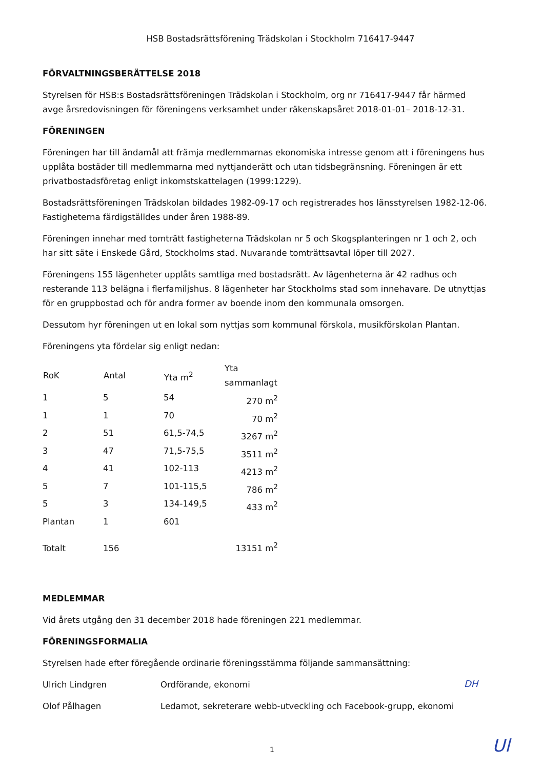HSB Bostadsrättsförening Trädskolan i Stockholm 716417-9447
FÖRVALTNINGSBERÄTTELSE 2018
Styrelsen för HSB:s Bostadsrättsföreningen Trädskolan i Stockholm, org nr 716417-9447 får härmed avge årsredovisningen för föreningens verksamhet under räkenskapsåret 2018-01-01– 2018-12-31.
FÖRENINGEN
Föreningen har till ändamål att främja medlemmarnas ekonomiska intresse genom att i föreningens hus upplåta bostäder till medlemmarna med nyttjanderätt och utan tidsbegränsning. Föreningen är ett privatbostadsföretag enligt inkomstskattelagen (1999:1229).
Bostadsrättsföreningen Trädskolan bildades 1982-09-17 och registrerades hos länsstyrelsen 1982-12-06. Fastigheterna färdigställdes under åren 1988-89.
Föreningen innehar med tomträtt fastigheterna Trädskolan nr 5 och Skogsplanteringen nr 1 och 2, och har sitt säte i Enskede Gård, Stockholms stad. Nuvarande tomträttsavtal löper till 2027.
Föreningens 155 lägenheter upplåts samtliga med bostadsrätt. Av lägenheterna är 42 radhus och resterande 113 belägna i flerfamiljshus. 8 lägenheter har Stockholms stad som innehavare. De utnyttjas för en gruppbostad och för andra former av boende inom den kommunala omsorgen.
Dessutom hyr föreningen ut en lokal som nyttjas som kommunal förskola, musikförskolan Plantan.
Föreningens yta fördelar sig enligt nedan:
| RoK | Antal | Yta m<sup>2</sup> | Yta sammanlagt |
| --- | --- | --- | --- |
| 1 | 5 | 54 | 270 m<sup>2</sup> |
| 1 | 1 | 70 | 70 m<sup>2</sup> |
| 2 | 51 | 61,5-74,5 | 3267 m<sup>2</sup> |
| 3 | 47 | 71,5-75,5 | 3511 m<sup>2</sup> |
| 4 | 41 | 102-113 | 4213 m<sup>2</sup> |
| 5 | 7 | 101-115,5 | 786 m<sup>2</sup> |
| 5 | 3 | 134-149,5 | 433 m<sup>2</sup> |
| Plantan | 1 | 601 | |
| Totalt | 156 | | 13151 m<sup>2</sup> |
MEDLEMMAR
Vid årets utgång den 31 december 2018 hade föreningen 221 medlemmar.
FÖRENINGSFORMALIA
Styrelsen hade efter föregående ordinarie föreningsstämma följande sammansättning:
| Ulrich Lindgren | Ordförande, ekonomi |
| Olof Pålhagen | Ledamot, sekreterare webb-utveckling och Facebook-grupp, ekonomi |
DH
1 Ul